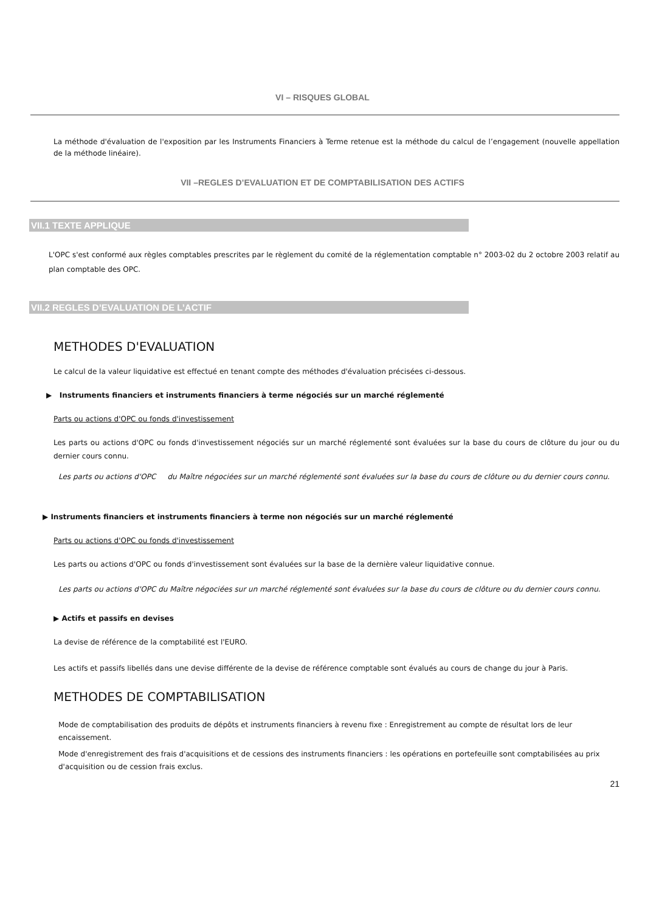VI – RISQUES GLOBAL
La méthode d'évaluation de l'exposition par les Instruments Financiers à Terme retenue est la méthode du calcul de l’engagement (nouvelle appellation de la méthode linéaire).
VII –REGLES D’EVALUATION ET DE COMPTABILISATION DES ACTIFS
VII.1 TEXTE APPLIQUE
L'OPC s'est conformé aux règles comptables prescrites par le règlement du comité de la réglementation comptable n° 2003-02 du 2 octobre 2003 relatif au plan comptable des OPC.
VII.2 REGLES D’EVALUATION DE L’ACTIF
METHODES D'EVALUATION
Le calcul de la valeur liquidative est effectué en tenant compte des méthodes d'évaluation précisées ci-dessous.
▶ Instruments financiers et instruments financiers à terme négociés sur un marché réglementé
Parts ou actions d'OPC ou fonds d'investissement
Les parts ou actions d'OPC ou fonds d'investissement négociés sur un marché réglementé sont évaluées sur la base du cours de clôture du jour ou du dernier cours connu.
Les parts ou actions d'OPC du Maître négociées sur un marché réglementé sont évaluées sur la base du cours de clôture ou du dernier cours connu.
▶ Instruments financiers et instruments financiers à terme non négociés sur un marché réglementé
Parts ou actions d'OPC ou fonds d'investissement
Les parts ou actions d'OPC ou fonds d'investissement sont évaluées sur la base de la dernière valeur liquidative connue.
Les parts ou actions d'OPC du Maître négociées sur un marché réglementé sont évaluées sur la base du cours de clôture ou du dernier cours connu.
▶ Actifs et passifs en devises
La devise de référence de la comptabilité est l'EURO.
Les actifs et passifs libellés dans une devise différente de la devise de référence comptable sont évalués au cours de change du jour à Paris.
METHODES DE COMPTABILISATION
Mode de comptabilisation des produits de dépôts et instruments financiers à revenu fixe : Enregistrement au compte de résultat lors de leur encaissement.
Mode d'enregistrement des frais d'acquisitions et de cessions des instruments financiers : les opérations en portefeuille sont comptabilisées au prix d'acquisition ou de cession frais exclus.
21